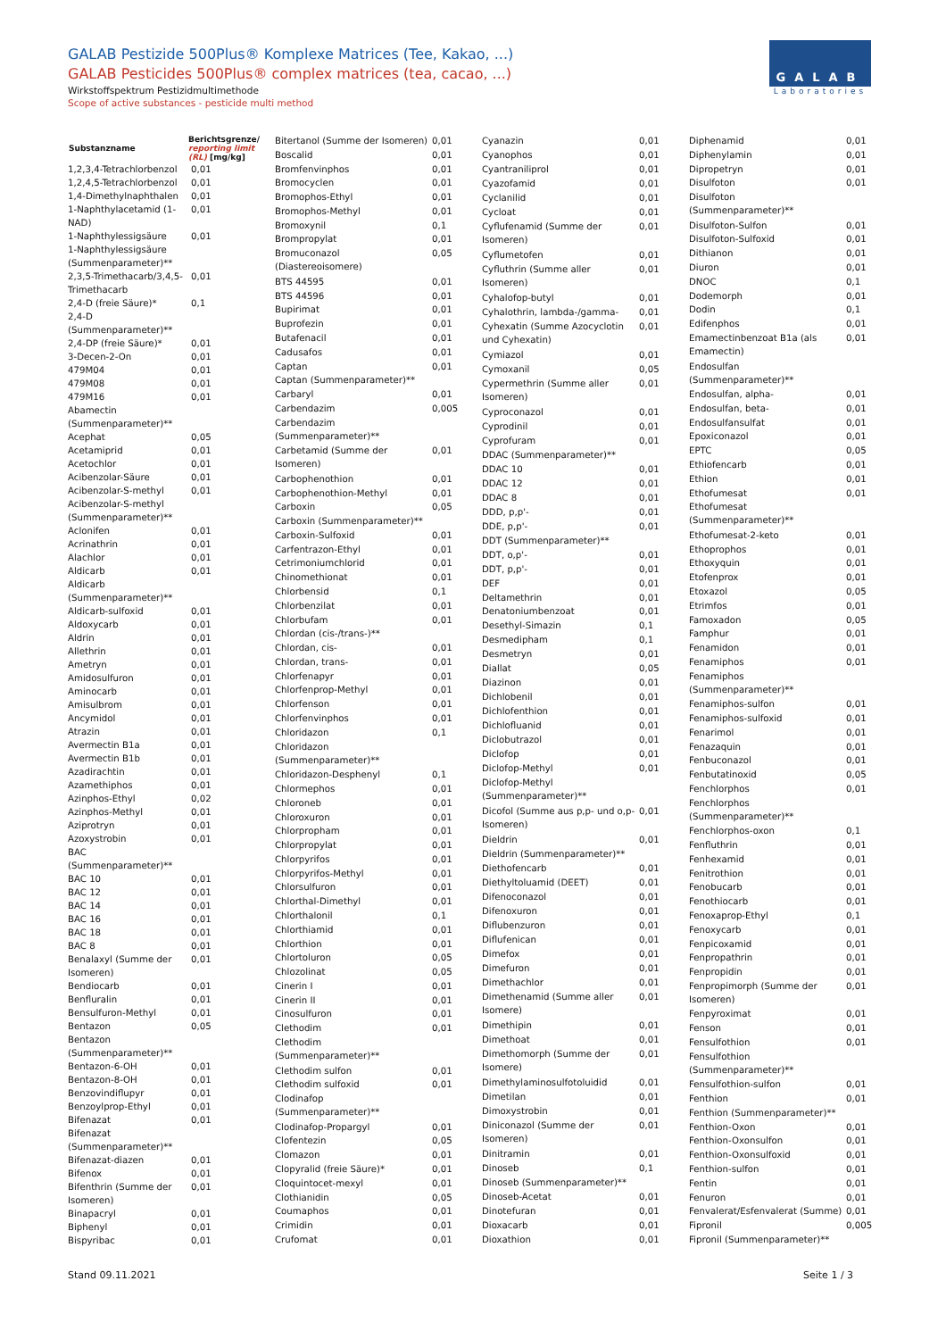GALAB Pestizide 500Plus® Komplexe Matrices (Tee, Kakao, ...)
GALAB Pesticides 500Plus® complex matrices (tea, cacao, ...)
Wirkstoffspektrum Pestizidmultimethode
Scope of active substances - pesticide multi method
GALAB
Laboratories
| Substanzname | Berichtsgrenze/ reporting limit (RL) [mg/kg] |
| --- | --- |
| 1,2,3,4-Tetrachlorbenzol | 0,01 |
| 1,2,4,5-Tetrachlorbenzol | 0,01 |
| 1,4-Dimethylnaphthalen | 0,01 |
| 1-Naphthylacetamid (1-NAD) | 0,01 |
| 1-Naphthylessigsäure | 0,01 |
| 1-Naphthylessigsäure (Summenparameter)** | |
| 2,3,5-Trimethacarb/3,4,5-Trimethacarb | 0,01 |
| 2,4-D (freie Säure)* | 0,1 |
| 2,4-D (Summenparameter)** | |
| 2,4-DP (freie Säure)* | 0,01 |
| 3-Decen-2-On | 0,01 |
| 479M04 | 0,01 |
| 479M08 | 0,01 |
| 479M16 | 0,01 |
| Abamectin (Summenparameter)** | |
| Acephat | 0,05 |
| Acetamiprid | 0,01 |
| Acetochlor | 0,01 |
| Acibenzolar-Säure | 0,01 |
| Acibenzolar-S-methyl | 0,01 |
| Acibenzolar-S-methyl (Summenparameter)** | |
| Aclonifen | 0,01 |
| Acrinathrin | 0,01 |
| Alachlor | 0,01 |
| Aldicarb | 0,01 |
| Aldicarb (Summenparameter)** | |
| Aldicarb-sulfoxid | 0,01 |
| Aldoxycarb | 0,01 |
| Aldrin | 0,01 |
| Allethrin | 0,01 |
| Ametryn | 0,01 |
| Amidosulfuron | 0,01 |
| Aminocarb | 0,01 |
| Amisulbrom | 0,01 |
| Ancymidol | 0,01 |
| Atrazin | 0,01 |
| Avermectin B1a | 0,01 |
| Avermectin B1b | 0,01 |
| Azadirachtin | 0,01 |
| Azamethiphos | 0,01 |
| Azinphos-Ethyl | 0,02 |
| Azinphos-Methyl | 0,01 |
| Aziprotryn | 0,01 |
| Azoxystrobin | 0,01 |
| BAC (Summenparameter)** | |
| BAC 10 | 0,01 |
| BAC 12 | 0,01 |
| BAC 14 | 0,01 |
| BAC 16 | 0,01 |
| BAC 18 | 0,01 |
| BAC 8 | 0,01 |
| Benalaxyl (Summe der Isomeren) | 0,01 |
| Bendiocarb | 0,01 |
| Benfluralin | 0,01 |
| Bensulfuron-Methyl | 0,01 |
| Bentazon | 0,05 |
| Bentazon (Summenparameter)** | |
| Bentazon-6-OH | 0,01 |
| Bentazon-8-OH | 0,01 |
| Benzovindiflupyr | 0,01 |
| Benzoylprop-Ethyl | 0,01 |
| Bifenazat | 0,01 |
| Bifenazat (Summenparameter)** | |
| Bifenazat-diazen | 0,01 |
| Bifenox | 0,01 |
| Bifenthrin (Summe der Isomeren) | 0,01 |
| Binapacryl | 0,01 |
| Biphenyl | 0,01 |
| Bispyribac | 0,01 |
| Bitertanol (Summe der Isomeren) | 0,01 |
| Boscalid | 0,01 |
| Bromfenvinphos | 0,01 |
| Bromocyclen | 0,01 |
| Bromophos-Ethyl | 0,01 |
| Bromophos-Methyl | 0,01 |
| Bromoxynil | 0,1 |
| Brompropylat | 0,01 |
| Bromuconazol (Diastereoisomere) | 0,05 |
| BTS 44595 | 0,01 |
| BTS 44596 | 0,01 |
| Bupirimat | 0,01 |
| Buprofezin | 0,01 |
| Butafenacil | 0,01 |
| Cadusafos | 0,01 |
| Captan | 0,01 |
| Captan (Summenparameter)** | |
| Carbaryl | 0,01 |
| Carbendazim | 0,005 |
| Carbendazim (Summenparameter)** | |
| Carbetamid (Summe der Isomeren) | 0,01 |
| Carbophenothion | 0,01 |
| Carbophenothion-Methyl | 0,01 |
| Carboxin | 0,05 |
| Carboxin (Summenparameter)** | |
| Carboxin-Sulfoxid | 0,01 |
| Carfentrazon-Ethyl | 0,01 |
| Cetrimoniumchlorid | 0,01 |
| Chinomethionat | 0,01 |
| Chlorbensid | 0,1 |
| Chlorbenzilat | 0,01 |
| Chlorbufam | 0,01 |
| Chlordan (cis-/trans-)** | |
| Chlordan, cis- | 0,01 |
| Chlordan, trans- | 0,01 |
| Chlorfenapyr | 0,01 |
| Chlorfenprop-Methyl | 0,01 |
| Chlorfenson | 0,01 |
| Chlorfenvinphos | 0,01 |
| Chloridazon | 0,1 |
| Chloridazon (Summenparameter)** | |
| Chloridazon-Desphenyl | 0,1 |
| Chlormephos | 0,01 |
| Chloroneb | 0,01 |
| Chloroxuron | 0,01 |
| Chlorpropham | 0,01 |
| Chlorpropylat | 0,01 |
| Chlorpyrifos | 0,01 |
| Chlorpyrifos-Methyl | 0,01 |
| Chlorsulfuron | 0,01 |
| Chlorthal-Dimethyl | 0,01 |
| Chlorthalonil | 0,1 |
| Chlorthiamid | 0,01 |
| Chlorthion | 0,01 |
| Chlortoluron | 0,05 |
| Chlozolinat | 0,05 |
| Cinerin I | 0,01 |
| Cinerin II | 0,01 |
| Cinosulfuron | 0,01 |
| Clethodim | 0,01 |
| Clethodim (Summenparameter)** | |
| Clethodim sulfon | 0,01 |
| Clethodim sulfoxid | 0,01 |
| Clodinafop (Summenparameter)** | |
| Clodinafop-Propargyl | 0,01 |
| Clofentezin | 0,05 |
| Clomazon | 0,01 |
| Clopyralid (freie Säure)* | 0,01 |
| Cloquintocet-mexyl | 0,01 |
| Clothianidin | 0,05 |
| Coumaphos | 0,01 |
| Crimidin | 0,01 |
| Crufomat | 0,01 |
| Cyanazin | 0,01 |
| Cyanophos | 0,01 |
| Cyantraniliprol | 0,01 |
| Cyazofamid | 0,01 |
| Cyclanilid | 0,01 |
| Cycloat | 0,01 |
| Cyflufenamid (Summe der Isomeren) | 0,01 |
| Cyflumetofen | 0,01 |
| Cyfluthrin (Summe aller Isomeren) | 0,01 |
| Cyhalofop-butyl | 0,01 |
| Cyhalothrin, lambda-/gamma- | 0,01 |
| Cyhexatin (Summe Azocyclotin und Cyhexatin) | 0,01 |
| Cymiazol | 0,01 |
| Cymoxanil | 0,05 |
| Cypermethrin (Summe aller Isomeren) | 0,01 |
| Cyproconazol | 0,01 |
| Cyprodinil | 0,01 |
| Cyprofuram | 0,01 |
| DDAC (Summenparameter)** | |
| DDAC 10 | 0,01 |
| DDAC 12 | 0,01 |
| DDAC 8 | 0,01 |
| DDD, p,p'- | 0,01 |
| DDE, p,p'- | 0,01 |
| DDT (Summenparameter)** | |
| DDT, o,p'- | 0,01 |
| DDT, p,p'- | 0,01 |
| DEF | 0,01 |
| Deltamethrin | 0,01 |
| Denatoniumbenzoat | 0,01 |
| Desethyl-Simazin | 0,1 |
| Desmedipham | 0,1 |
| Desmetryn | 0,01 |
| Diallat | 0,05 |
| Diazinon | 0,01 |
| Dichlobenil | 0,01 |
| Dichlofenthion | 0,01 |
| Dichlofluanid | 0,01 |
| Diclobutrazol | 0,01 |
| Diclofop | 0,01 |
| Diclofop-Methyl | 0,01 |
| Diclofop-Methyl (Summenparameter)** | |
| Dicofol (Summe aus p,p- und o,p-Isomeren) | 0,01 |
| Dieldrin | 0,01 |
| Dieldrin (Summenparameter)** | |
| Diethofencarb | 0,01 |
| Diethyltoluamid (DEET) | 0,01 |
| Difenoconazol | 0,01 |
| Difenoxuron | 0,01 |
| Diflubenzuron | 0,01 |
| Diflufenican | 0,01 |
| Dimefox | 0,01 |
| Dimefuron | 0,01 |
| Dimethachlor | 0,01 |
| Dimethenamid (Summe aller Isomere) | 0,01 |
| Dimethipin | 0,01 |
| Dimethoat | 0,01 |
| Dimethomorph (Summe der Isomere) | 0,01 |
| Dimethylaminosulfotoluidid | 0,01 |
| Dimetilan | 0,01 |
| Dimoxystrobin | 0,01 |
| Diniconazol (Summe der Isomeren) | 0,01 |
| Dinitramin | 0,01 |
| Dinoseb | 0,1 |
| Dinoseb (Summenparameter)** | |
| Dinoseb-Acetat | 0,01 |
| Dinotefuran | 0,01 |
| Dioxacarb | 0,01 |
| Dioxathion | 0,01 |
| Diphenamid | 0,01 |
| Diphenylamin | 0,01 |
| Dipropetryn | 0,01 |
| Disulfoton | 0,01 |
| Disulfoton (Summenparameter)** | |
| Disulfoton-Sulfon | 0,01 |
| Disulfoton-Sulfoxid | 0,01 |
| Dithianon | 0,01 |
| Diuron | 0,01 |
| DNOC | 0,1 |
| Dodemorph | 0,01 |
| Dodin | 0,1 |
| Edifenphos | 0,01 |
| Emamectinbenzoat B1a (als Emamectin) | 0,01 |
| Endosulfan (Summenparameter)** | |
| Endosulfan, alpha- | 0,01 |
| Endosulfan, beta- | 0,01 |
| Endosulfansulfat | 0,01 |
| Epoxiconazol | 0,01 |
| EPTC | 0,05 |
| Ethiofencarb | 0,01 |
| Ethion | 0,01 |
| Ethofumesat | 0,01 |
| Ethofumesat (Summenparameter)** | |
| Ethofumesat-2-keto | 0,01 |
| Ethoprophos | 0,01 |
| Ethoxyquin | 0,01 |
| Etofenprox | 0,01 |
| Etoxazol | 0,05 |
| Etrimfos | 0,01 |
| Famoxadon | 0,05 |
| Famphur | 0,01 |
| Fenamidon | 0,01 |
| Fenamiphos | 0,01 |
| Fenamiphos (Summenparameter)** | |
| Fenamiphos-sulfon | 0,01 |
| Fenamiphos-sulfoxid | 0,01 |
| Fenarimol | 0,01 |
| Fenazaquin | 0,01 |
| Fenbuconazol | 0,01 |
| Fenbutatinoxid | 0,05 |
| Fenchlorphos | 0,01 |
| Fenchlorphos (Summenparameter)** | |
| Fenchlorphos-oxon | 0,1 |
| Fenfluthrin | 0,01 |
| Fenhexamid | 0,01 |
| Fenitrothion | 0,01 |
| Fenobucarb | 0,01 |
| Fenothiocarb | 0,01 |
| Fenoxaprop-Ethyl | 0,1 |
| Fenoxycarb | 0,01 |
| Fenpicoxamid | 0,01 |
| Fenpropathrin | 0,01 |
| Fenpropidin | 0,01 |
| Fenpropimorph (Summe der Isomeren) | 0,01 |
| Fenpyroximat | 0,01 |
| Fenson | 0,01 |
| Fensulfothion | 0,01 |
| Fensulfothion (Summenparameter)** | |
| Fensulfothion-sulfon | 0,01 |
| Fenthion | 0,01 |
| Fenthion (Summenparameter)** | |
| Fenthion-Oxon | 0,01 |
| Fenthion-Oxonsulfon | 0,01 |
| Fenthion-Oxonsulfoxid | 0,01 |
| Fenthion-sulfon | 0,01 |
| Fentin | 0,01 |
| Fenuron | 0,01 |
| Fenvalerat/Esfenvalerat (Summe) | 0,01 |
| Fipronil | 0,005 |
| Fipronil (Summenparameter)** | |
Stand 09.11.2021 Seite 1 / 3